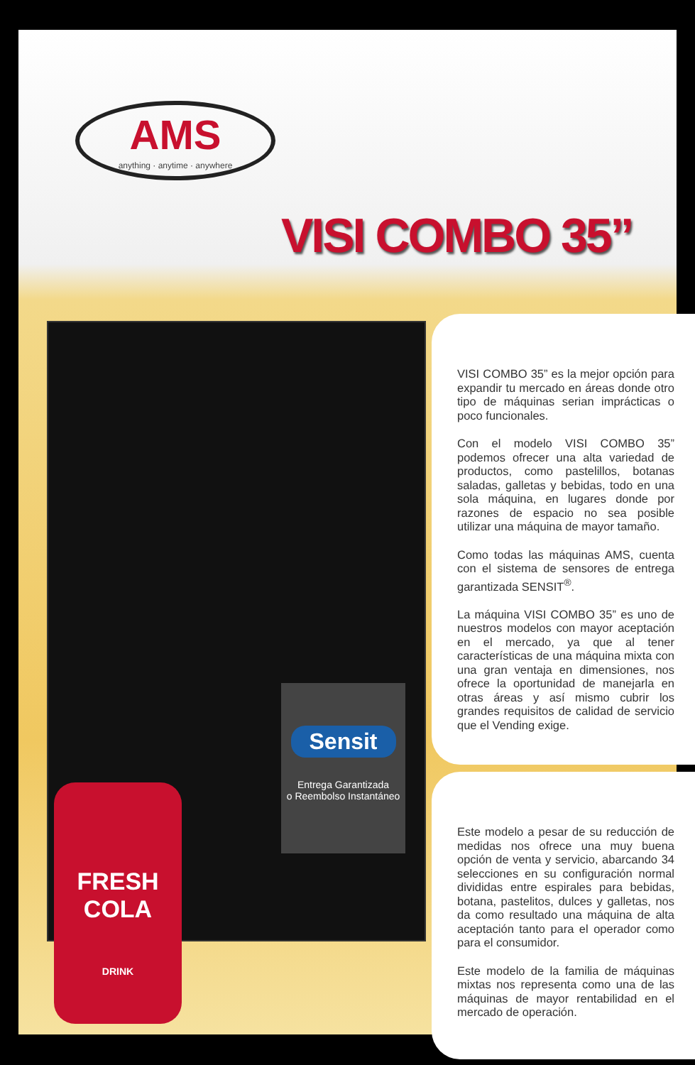AMS
anything · anytime · anywhere
VISI COMBO 35”
Sensit
Entrega Garantizada
o Reembolso Instantáneo
FRESH
COLA
DRINK
VISI COMBO 35” es la mejor opción para expandir tu mercado en áreas donde otro tipo de máquinas serian imprácticas o poco funcionales.
Con el modelo VISI COMBO 35” podemos ofrecer una alta variedad de productos, como pastelillos, botanas saladas, galletas y bebidas, todo en una sola máquina, en lugares donde por razones de espacio no sea posible utilizar una máquina de mayor tamaño.
Como todas las máquinas AMS, cuenta con el sistema de sensores de entrega garantizada SENSIT<sup>®</sup>.
La máquina VISI COMBO 35” es uno de nuestros modelos con mayor aceptación en el mercado, ya que al tener características de una máquina mixta con una gran ventaja en dimensiones, nos ofrece la oportunidad de manejarla en otras áreas y así mismo cubrir los grandes requisitos de calidad de servicio que el Vending exige.
Este modelo a pesar de su reducción de medidas nos ofrece una muy buena opción de venta y servicio, abarcando 34 selecciones en su configuración normal divididas entre espirales para bebidas, botana, pastelitos, dulces y galletas, nos da como resultado una máquina de alta aceptación tanto para el operador como para el consumidor.
Este modelo de la familia de máquinas mixtas nos representa como una de las máquinas de mayor rentabilidad en el mercado de operación.